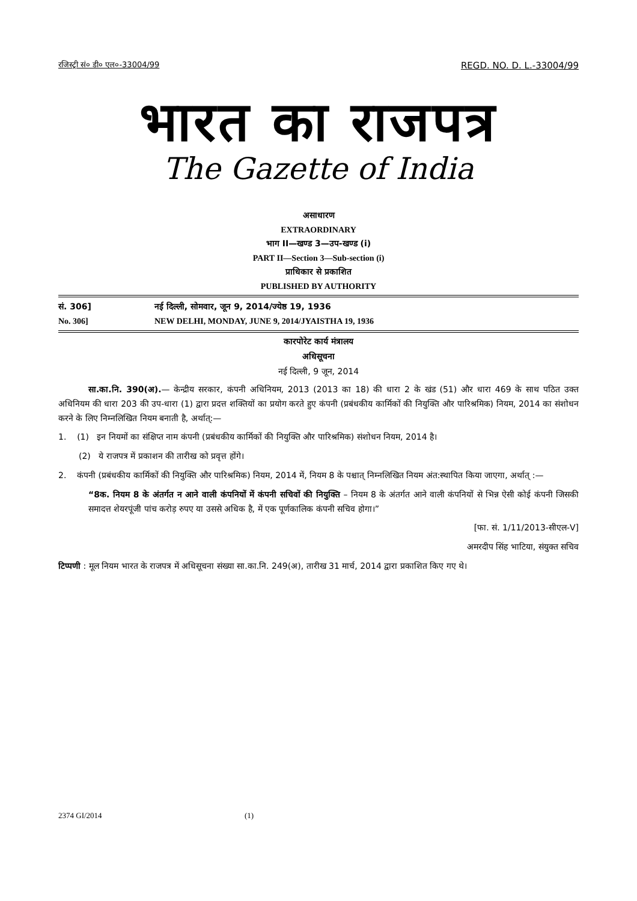रजिस्ट्री सं० डी० एल०-33004/99 REGD. NO. D. L.-33004/99
भारत का राजपत्र
The Gazette of India
असाधारण
EXTRAORDINARY
भाग II—खण्ड 3—उप-खण्ड (i)
PART II—Section 3—Sub-section (i)
प्राधिकार से प्रकाशित
PUBLISHED BY AUTHORITY
सं. 306] नई दिल्ली, सोमवार, जून 9, 2014/ज्येष्ठ 19, 1936
No. 306] NEW DELHI, MONDAY, JUNE 9, 2014/JYAISTHA 19, 1936
कारपोरेट कार्य मंत्रालय
अधिसूचना
नई दिल्ली, 9 जून, 2014
सा.का.नि. 390(अ).— केन्द्रीय सरकार, कंपनी अधिनियम, 2013 (2013 का 18) की धारा 2 के खंड (51) और धारा 469 के साथ पठित उक्त अधिनियम की धारा 203 की उप-धारा (1) द्वारा प्रदत्त शक्तियों का प्रयोग करते हुए कंपनी (प्रबंधकीय कार्मिकों की नियुक्ति और पारिश्रमिक) नियम, 2014 का संशोधन करने के लिए निम्नलिखित नियम बनाती है, अर्थात्:—
1. (1) इन नियमों का संक्षिप्त नाम कंपनी (प्रबंधकीय कार्मिकों की नियुक्ति और पारिश्रमिक) संशोधन नियम, 2014 है।
(2) ये राजपत्र में प्रकाशन की तारीख को प्रवृत्त होंगे।
2. कंपनी (प्रबंधकीय कार्मिकों की नियुक्ति और पारिश्रमिक) नियम, 2014 में, नियम 8 के पश्चात् निम्नलिखित नियम अंत:स्थापित किया जाएगा, अर्थात् :—
“8क. नियम 8 के अंतर्गत न आने वाली कंपनियों में कंपनी सचिवों की नियुक्ति – नियम 8 के अंतर्गत आने वाली कंपनियों से भिन्न ऐसी कोई कंपनी जिसकी समादत्त शेयरपूंजी पांच करोड़ रुपए या उससे अधिक है, में एक पूर्णकालिक कंपनी सचिव होगा।”
[फा. सं. 1/11/2013-सीएल-V]
अमरदीप सिंह भाटिया, संयुक्त सचिव
टिप्पणी : मूल नियम भारत के राजपत्र में अधिसूचना संख्या सा.का.नि. 249(अ), तारीख 31 मार्च, 2014 द्वारा प्रकाशित किए गए थे।
2374 GI/2014 (1)